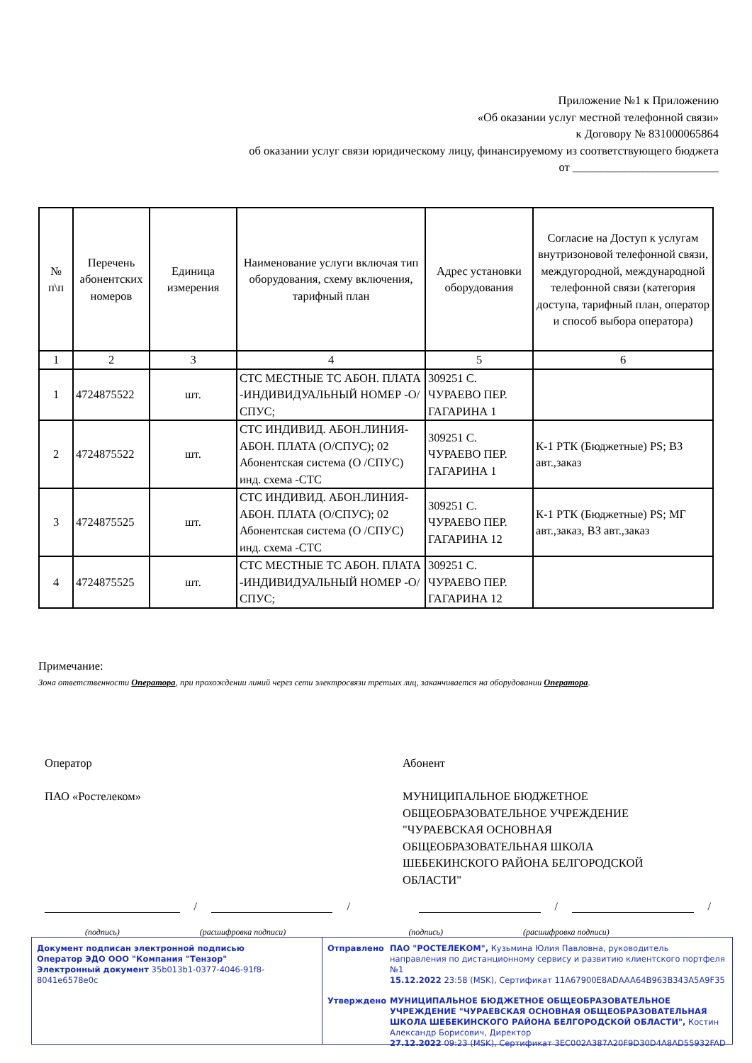Приложение №1 к Приложению
«Об оказании услуг местной телефонной связи»
к Договору № 831000065864
об оказании услуг связи юридическому лицу, финансируемому из соответствующего бюджета
от _________________________
| № п\п | Перечень абонентских номеров | Единица измерения | Наименование услуги включая тип оборудования, схему включения, тарифный план | Адрес установки оборудования | Согласие на Доступ к услугам внутризоновой телефонной связи, междугородной, международной телефонной связи (категория доступа, тарифный план, оператор и способ выбора оператора) |
| --- | --- | --- | --- | --- | --- |
| 1 | 2 | 3 | 4 | 5 | 6 |
| 1 | 4724875522 | шт. | СТС МЕСТНЫЕ ТС АБОН. ПЛАТА -ИНДИВИДУАЛЬНЫЙ НОМЕР -О/СПУС; | 309251 С. ЧУРАЕВО ПЕР. ГАГАРИНА 1 | |
| 2 | 4724875522 | шт. | СТС ИНДИВИД. АБОН.ЛИНИЯ-АБОН. ПЛАТА (О/СПУС); 02 Абонентская система (О /СПУС) инд. схема -СТС | 309251 С. ЧУРАЕВО ПЕР. ГАГАРИНА 1 | К-1 РТК (Бюджетные) PS; ВЗ авт.,заказ |
| 3 | 4724875525 | шт. | СТС ИНДИВИД. АБОН.ЛИНИЯ-АБОН. ПЛАТА (О/СПУС); 02 Абонентская система (О /СПУС) инд. схема -СТС | 309251 С. ЧУРАЕВО ПЕР. ГАГАРИНА 12 | К-1 РТК (Бюджетные) PS; МГ авт.,заказ, ВЗ авт.,заказ |
| 4 | 4724875525 | шт. | СТС МЕСТНЫЕ ТС АБОН. ПЛАТА -ИНДИВИДУАЛЬНЫЙ НОМЕР -О/СПУС; | 309251 С. ЧУРАЕВО ПЕР. ГАГАРИНА 12 | |
Примечание:
Зона ответственности Оператора, при прохождении линий через сети электросвязи третьих лиц, заканчивается на оборудовании Оператора.
Оператор
ПАО «Ростелеком»
Абонент
МУНИЦИПАЛЬНОЕ БЮДЖЕТНОЕ ОБЩЕОБРАЗОВАТЕЛЬНОЕ УЧРЕЖДЕНИЕ "ЧУРАЕВСКАЯ ОСНОВНАЯ ОБЩЕОБРАЗОВАТЕЛЬНАЯ ШКОЛА ШЕБЕКИНСКОГО РАЙОНА БЕЛГОРОДСКОЙ ОБЛАСТИ"
/
/
/
/
(подпись) (расшифровка подписи) (подпись) (расшифровка подписи)
Документ подписан электронной подписью
Оператор ЭДО ООО "Компания "Тензор"
Электронный документ 35b013b1-0377-4046-91f8-8041e6578e0c
Отправлено ПАО "РОСТЕЛЕКОМ", Кузьмина Юлия Павловна, руководитель направления по дистанционному сервису и развитию клиентского портфеля №1
15.12.2022 23:58 (MSK), Сертификат 11A67900E8ADAAA64B963B343A5A9F35
Утверждено МУНИЦИПАЛЬНОЕ БЮДЖЕТНОЕ ОБЩЕОБРАЗОВАТЕЛЬНОЕ УЧРЕЖДЕНИЕ "ЧУРАЕВСКАЯ ОСНОВНАЯ ОБЩЕОБРАЗОВАТЕЛЬНАЯ ШКОЛА ШЕБЕКИНСКОГО РАЙОНА БЕЛГОРОДСКОЙ ОБЛАСТИ", Костин Александр Борисович, Директор
27.12.2022 09:23 (MSK), Сертификат 3EC002A387A20F9D30D4A8AD55932FAD